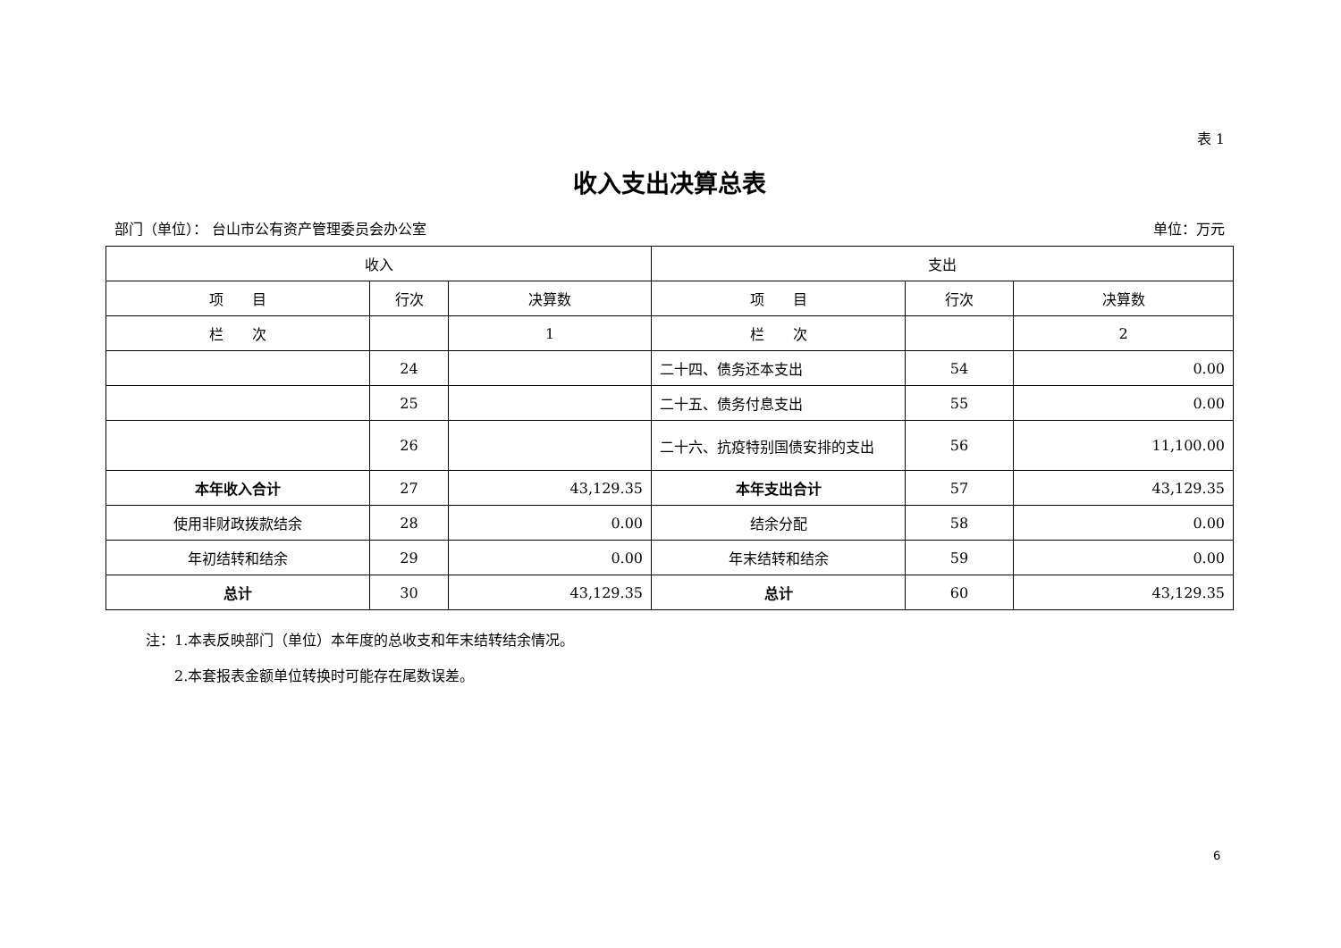表 1
收入支出决算总表
部门（单位）： 台山市公有资产管理委员会办公室 单位：万元
| 收入 | | | 支出 | | |
| --- | --- | --- | --- | --- | --- |
| 项 目 | 行次 | 决算数 | 项 目 | 行次 | 决算数 |
| 栏 次 | | 1 | 栏 次 | | 2 |
| | 24 | | 二十四、债务还本支出 | 54 | 0.00 |
| | 25 | | 二十五、债务付息支出 | 55 | 0.00 |
| | 26 | | 二十六、抗疫特别国债安排的支出 | 56 | 11,100.00 |
| 本年收入合计 | 27 | 43,129.35 | 本年支出合计 | 57 | 43,129.35 |
| 使用非财政拨款结余 | 28 | 0.00 | 结余分配 | 58 | 0.00 |
| 年初结转和结余 | 29 | 0.00 | 年末结转和结余 | 59 | 0.00 |
| 总计 | 30 | 43,129.35 | 总计 | 60 | 43,129.35 |
注：1.本表反映部门（单位）本年度的总收支和年末结转结余情况。
　　2.本套报表金额单位转换时可能存在尾数误差。
6